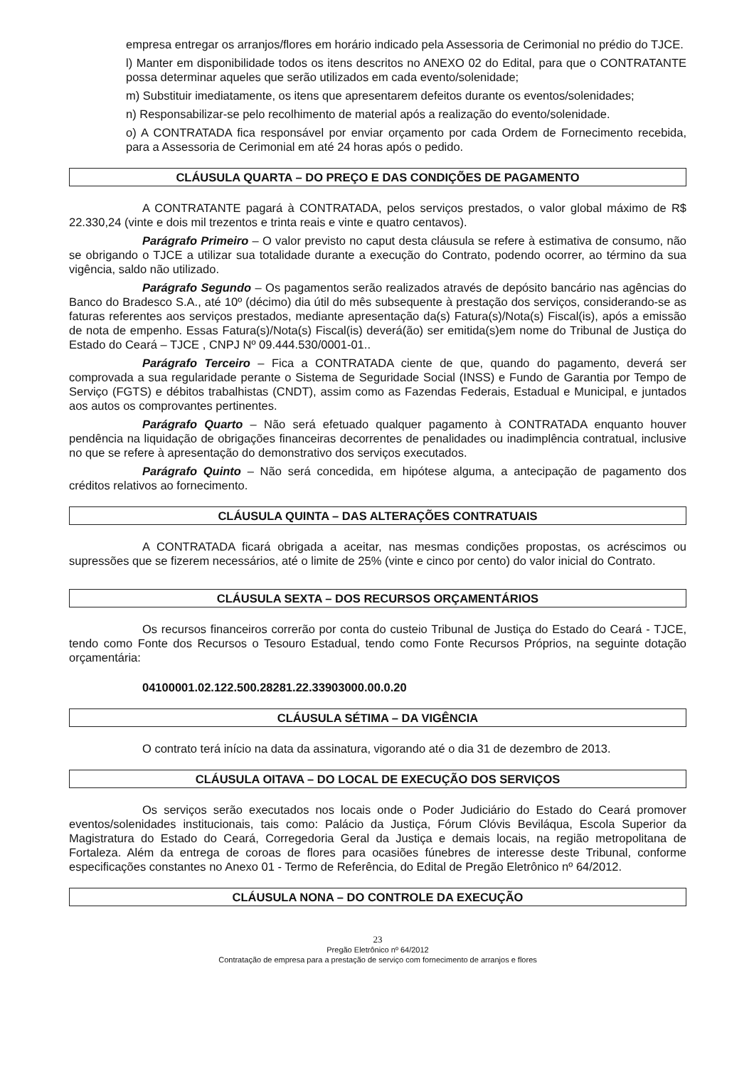empresa entregar os arranjos/flores em horário indicado pela Assessoria de Cerimonial no prédio do TJCE.
l) Manter em disponibilidade todos os itens descritos no ANEXO 02 do Edital, para que o CONTRATANTE possa determinar aqueles que serão utilizados em cada evento/solenidade;
m) Substituir imediatamente, os itens que apresentarem defeitos durante os eventos/solenidades;
n) Responsabilizar-se pelo recolhimento de material após a realização do evento/solenidade.
o) A CONTRATADA fica responsável por enviar orçamento por cada Ordem de Fornecimento recebida, para a Assessoria de Cerimonial em até 24 horas após o pedido.
CLÁUSULA QUARTA – DO PREÇO E DAS CONDIÇÕES DE PAGAMENTO
A CONTRATANTE pagará à CONTRATADA, pelos serviços prestados, o valor global máximo de R$ 22.330,24 (vinte e dois mil trezentos e trinta reais e vinte e quatro centavos).
Parágrafo Primeiro – O valor previsto no caput desta cláusula se refere à estimativa de consumo, não se obrigando o TJCE a utilizar sua totalidade durante a execução do Contrato, podendo ocorrer, ao término da sua vigência, saldo não utilizado.
Parágrafo Segundo – Os pagamentos serão realizados através de depósito bancário nas agências do Banco do Bradesco S.A., até 10º (décimo) dia útil do mês subsequente à prestação dos serviços, considerando-se as faturas referentes aos serviços prestados, mediante apresentação da(s) Fatura(s)/Nota(s) Fiscal(is), após a emissão de nota de empenho. Essas Fatura(s)/Nota(s) Fiscal(is) deverá(ão) ser emitida(s)em nome do Tribunal de Justiça do Estado do Ceará – TJCE , CNPJ Nº 09.444.530/0001-01..
Parágrafo Terceiro – Fica a CONTRATADA ciente de que, quando do pagamento, deverá ser comprovada a sua regularidade perante o Sistema de Seguridade Social (INSS) e Fundo de Garantia por Tempo de Serviço (FGTS) e débitos trabalhistas (CNDT), assim como as Fazendas Federais, Estadual e Municipal, e juntados aos autos os comprovantes pertinentes.
Parágrafo Quarto – Não será efetuado qualquer pagamento à CONTRATADA enquanto houver pendência na liquidação de obrigações financeiras decorrentes de penalidades ou inadimplência contratual, inclusive no que se refere à apresentação do demonstrativo dos serviços executados.
Parágrafo Quinto – Não será concedida, em hipótese alguma, a antecipação de pagamento dos créditos relativos ao fornecimento.
CLÁUSULA QUINTA – DAS ALTERAÇÕES CONTRATUAIS
A CONTRATADA ficará obrigada a aceitar, nas mesmas condições propostas, os acréscimos ou supressões que se fizerem necessários, até o limite de 25% (vinte e cinco por cento) do valor inicial do Contrato.
CLÁUSULA SEXTA – DOS RECURSOS ORÇAMENTÁRIOS
Os recursos financeiros correrão por conta do custeio Tribunal de Justiça do Estado do Ceará - TJCE, tendo como Fonte dos Recursos o Tesouro Estadual, tendo como Fonte Recursos Próprios, na seguinte dotação orçamentária:
04100001.02.122.500.28281.22.33903000.00.0.20
CLÁUSULA SÉTIMA – DA VIGÊNCIA
O contrato terá início na data da assinatura, vigorando até o dia 31 de dezembro de 2013.
CLÁUSULA OITAVA – DO LOCAL DE EXECUÇÃO DOS SERVIÇOS
Os serviços serão executados nos locais onde o Poder Judiciário do Estado do Ceará promover eventos/solenidades institucionais, tais como: Palácio da Justiça, Fórum Clóvis Beviláqua, Escola Superior da Magistratura do Estado do Ceará, Corregedoria Geral da Justiça e demais locais, na região metropolitana de Fortaleza. Além da entrega de coroas de flores para ocasiões fúnebres de interesse deste Tribunal, conforme especificações constantes no Anexo 01 - Termo de Referência, do Edital de Pregão Eletrônico nº 64/2012.
CLÁUSULA NONA – DO CONTROLE DA EXECUÇÃO
23
Pregão Eletrônico nº 64/2012
Contratação de empresa para a prestação de serviço com fornecimento de arranjos e flores